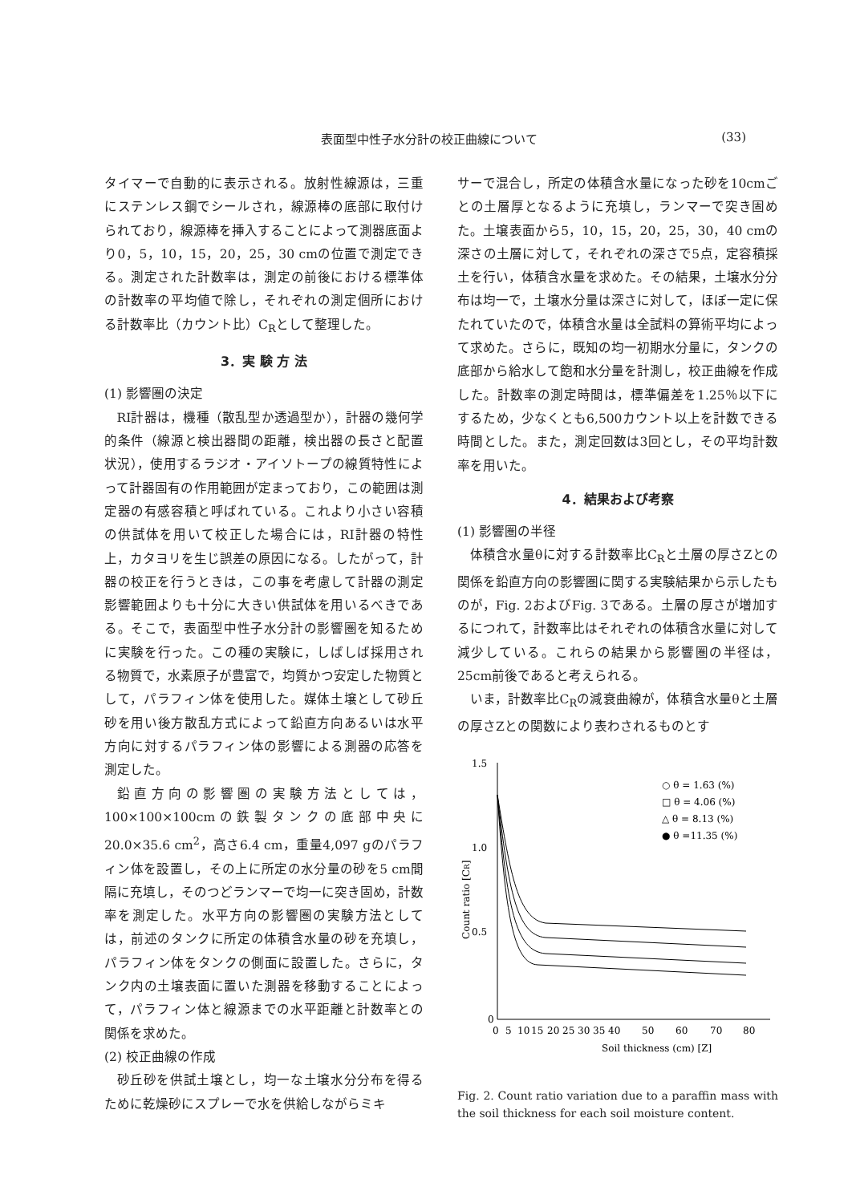表面型中性子水分計の校正曲線について (33)
タイマーで自動的に表示される。放射性線源は，三重にステンレス鋼でシールされ，線源棒の底部に取付けられており，線源棒を挿入することによって測器底面より0，5，10，15，20，25，30 cmの位置で測定できる。測定された計数率は，測定の前後における標準体の計数率の平均値で除し，それぞれの測定個所における計数率比（カウント比）C<sub>R</sub>として整理した。
3．実 験 方 法
(1) 影響圏の決定
RI計器は，機種（散乱型か透過型か），計器の幾何学的条件（線源と検出器間の距離，検出器の長さと配置状況），使用するラジオ・アイソトープの線質特性によって計器固有の作用範囲が定まっており，この範囲は測定器の有感容積と呼ばれている。これより小さい容積の供試体を用いて校正した場合には，RI計器の特性上，カタヨリを生じ誤差の原因になる。したがって，計器の校正を行うときは，この事を考慮して計器の測定影響範囲よりも十分に大きい供試体を用いるべきである。そこで，表面型中性子水分計の影響圏を知るために実験を行った。この種の実験に，しばしば採用される物質で，水素原子が豊富で，均質かつ安定した物質として，パラフィン体を使用した。媒体土壌として砂丘砂を用い後方散乱方式によって鉛直方向あるいは水平方向に対するパラフィン体の影響による測器の応答を測定した。
鉛直方向の影響圏の実験方法としては，100×100×100cmの鉄製タンクの底部中央に20.0×35.6 cm<sup>2</sup>，高さ6.4 cm，重量4,097 gのパラフィン体を設置し，その上に所定の水分量の砂を5 cm間隔に充填し，そのつどランマーで均一に突き固め，計数率を測定した。水平方向の影響圏の実験方法としては，前述のタンクに所定の体積含水量の砂を充填し，パラフィン体をタンクの側面に設置した。さらに，タンク内の土壌表面に置いた測器を移動することによって，パラフィン体と線源までの水平距離と計数率との関係を求めた。
(2) 校正曲線の作成
砂丘砂を供試土壌とし，均一な土壌水分分布を得るために乾燥砂にスプレーで水を供給しながらミキ
サーで混合し，所定の体積含水量になった砂を10cmごとの土層厚となるように充填し，ランマーで突き固めた。土壌表面から5，10，15，20，25，30，40 cmの深さの土層に対して，それぞれの深さで5点，定容積採土を行い，体積含水量を求めた。その結果，土壌水分分布は均一で，土壌水分量は深さに対して，ほぼ一定に保たれていたので，体積含水量は全試料の算術平均によって求めた。さらに，既知の均一初期水分量に，タンクの底部から給水して飽和水分量を計測し，校正曲線を作成した。計数率の測定時間は，標準偏差を1.25％以下にするため，少なくとも6,500カウント以上を計数できる時間とした。また，測定回数は3回とし，その平均計数率を用いた。
4．結果および考察
(1) 影響圏の半径
体積含水量θに対する計数率比C<sub>R</sub>と土層の厚さZとの関係を鉛直方向の影響圏に関する実験結果から示したものが，Fig. 2およびFig. 3である。土層の厚さが増加するにつれて，計数率比はそれぞれの体積含水量に対して減少している。これらの結果から影響圏の半径は，25cm前後であると考えられる。
いま，計数率比C<sub>R</sub>の減衰曲線が，体積含水量θと土層の厚さZとの関数により表わされるものとす
1.5
1.0
0.5
0
Count ratio [CR]
0
5
10
15
20
25
30
35
40
50
60
70
80
Soil thickness (cm) [Z]
○ θ = 1.63 (%)
□ θ = 4.06 (%)
△ θ = 8.13 (%)
● θ =11.35 (%)
Fig. 2. Count ratio variation due to a paraffin mass with the soil thickness for each soil moisture content.